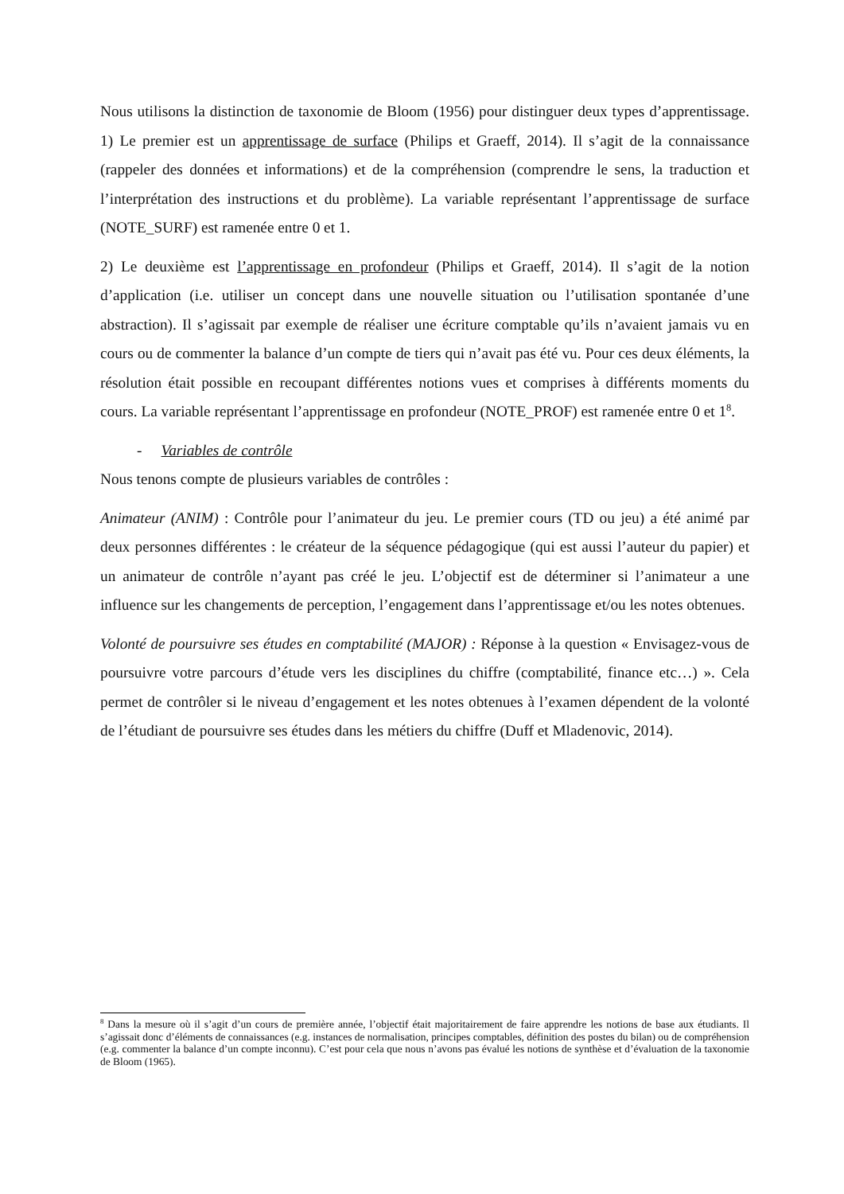Nous utilisons la distinction de taxonomie de Bloom (1956) pour distinguer deux types d’apprentissage. 1) Le premier est un apprentissage de surface (Philips et Graeff, 2014). Il s’agit de la connaissance (rappeler des données et informations) et de la compréhension (comprendre le sens, la traduction et l’interprétation des instructions et du problème). La variable représentant l’apprentissage de surface (NOTE_SURF) est ramenée entre 0 et 1.
2) Le deuxième est l’apprentissage en profondeur (Philips et Graeff, 2014). Il s’agit de la notion d’application (i.e. utiliser un concept dans une nouvelle situation ou l’utilisation spontanée d’une abstraction). Il s’agissait par exemple de réaliser une écriture comptable qu’ils n’avaient jamais vu en cours ou de commenter la balance d’un compte de tiers qui n’avait pas été vu. Pour ces deux éléments, la résolution était possible en recoupant différentes notions vues et comprises à différents moments du cours. La variable représentant l’apprentissage en profondeur (NOTE_PROF) est ramenée entre 0 et 1<sup>8</sup>.
- Variables de contrôle
Nous tenons compte de plusieurs variables de contrôles :
Animateur (ANIM) : Contrôle pour l’animateur du jeu. Le premier cours (TD ou jeu) a été animé par deux personnes différentes : le créateur de la séquence pédagogique (qui est aussi l’auteur du papier) et un animateur de contrôle n’ayant pas créé le jeu. L’objectif est de déterminer si l’animateur a une influence sur les changements de perception, l’engagement dans l’apprentissage et/ou les notes obtenues.
Volonté de poursuivre ses études en comptabilité (MAJOR) : Réponse à la question « Envisagez-vous de poursuivre votre parcours d’étude vers les disciplines du chiffre (comptabilité, finance etc…) ». Cela permet de contrôler si le niveau d’engagement et les notes obtenues à l’examen dépendent de la volonté de l’étudiant de poursuivre ses études dans les métiers du chiffre (Duff et Mladenovic, 2014).
<sup>8</sup> Dans la mesure où il s’agit d’un cours de première année, l’objectif était majoritairement de faire apprendre les notions de base aux étudiants. Il s’agissait donc d’éléments de connaissances (e.g. instances de normalisation, principes comptables, définition des postes du bilan) ou de compréhension (e.g. commenter la balance d’un compte inconnu). C’est pour cela que nous n’avons pas évalué les notions de synthèse et d’évaluation de la taxonomie de Bloom (1965).